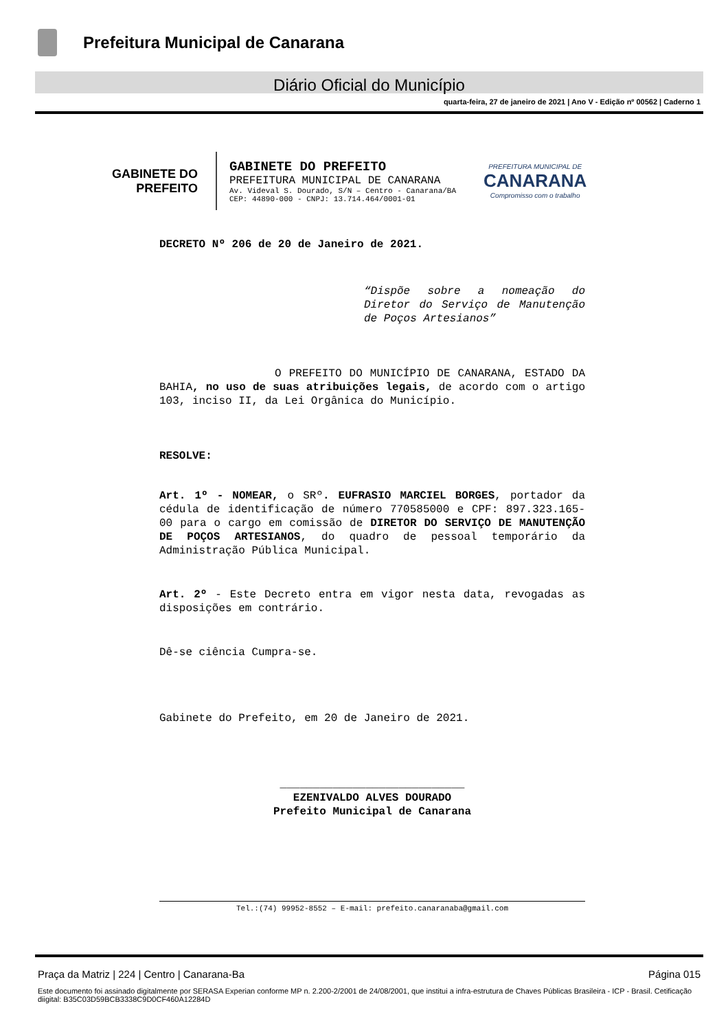Prefeitura Municipal de Canarana
Diário Oficial do Município
quarta-feira, 27 de janeiro de 2021 | Ano V - Edição nº 00562 | Caderno 1
GABINETE DO
PREFEITO
GABINETE DO PREFEITO
PREFEITURA MUNICIPAL DE CANARANA
Av. Videval S. Dourado, S/N – Centro - Canarana/BA
CEP: 44890-000 - CNPJ: 13.714.464/0001-01
PREFEITURA MUNICIPAL DE
CANARANA
Compromisso com o trabalho
DECRETO Nº 206 de 20 de Janeiro de 2021.
“Dispõe sobre a nomeação do Diretor do Serviço de Manutenção de Poços Artesianos”
O PREFEITO DO MUNICÍPIO DE CANARANA, ESTADO DA BAHIA, no uso de suas atribuições legais, de acordo com o artigo 103, inciso II, da Lei Orgânica do Município.
RESOLVE:
Art. 1º - NOMEAR, o SRº. EUFRASIO MARCIEL BORGES, portador da cédula de identificação de número 770585000 e CPF: 897.323.165-00 para o cargo em comissão de DIRETOR DO SERVIÇO DE MANUTENÇÃO DE POÇOS ARTESIANOS, do quadro de pessoal temporário da Administração Pública Municipal.
Art. 2º - Este Decreto entra em vigor nesta data, revogadas as disposições em contrário.
Dê-se ciência Cumpra-se.
Gabinete do Prefeito, em 20 de Janeiro de 2021.
____________________________
EZENIVALDO ALVES DOURADO
Prefeito Municipal de Canarana
Tel.:(74) 99952-8552 – E-mail: prefeito.canaranaba@gmail.com
Praça da Matriz | 224 | Centro | Canarana-Ba Página 015
Este documento foi assinado digitalmente por SERASA Experian conforme MP n. 2.200-2/2001 de 24/08/2001, que institui a infra-estrutura de Chaves Públicas Brasileira - ICP - Brasil. Cetificação diigital: B35C03D59BCB3338C9D0CF460A12284D